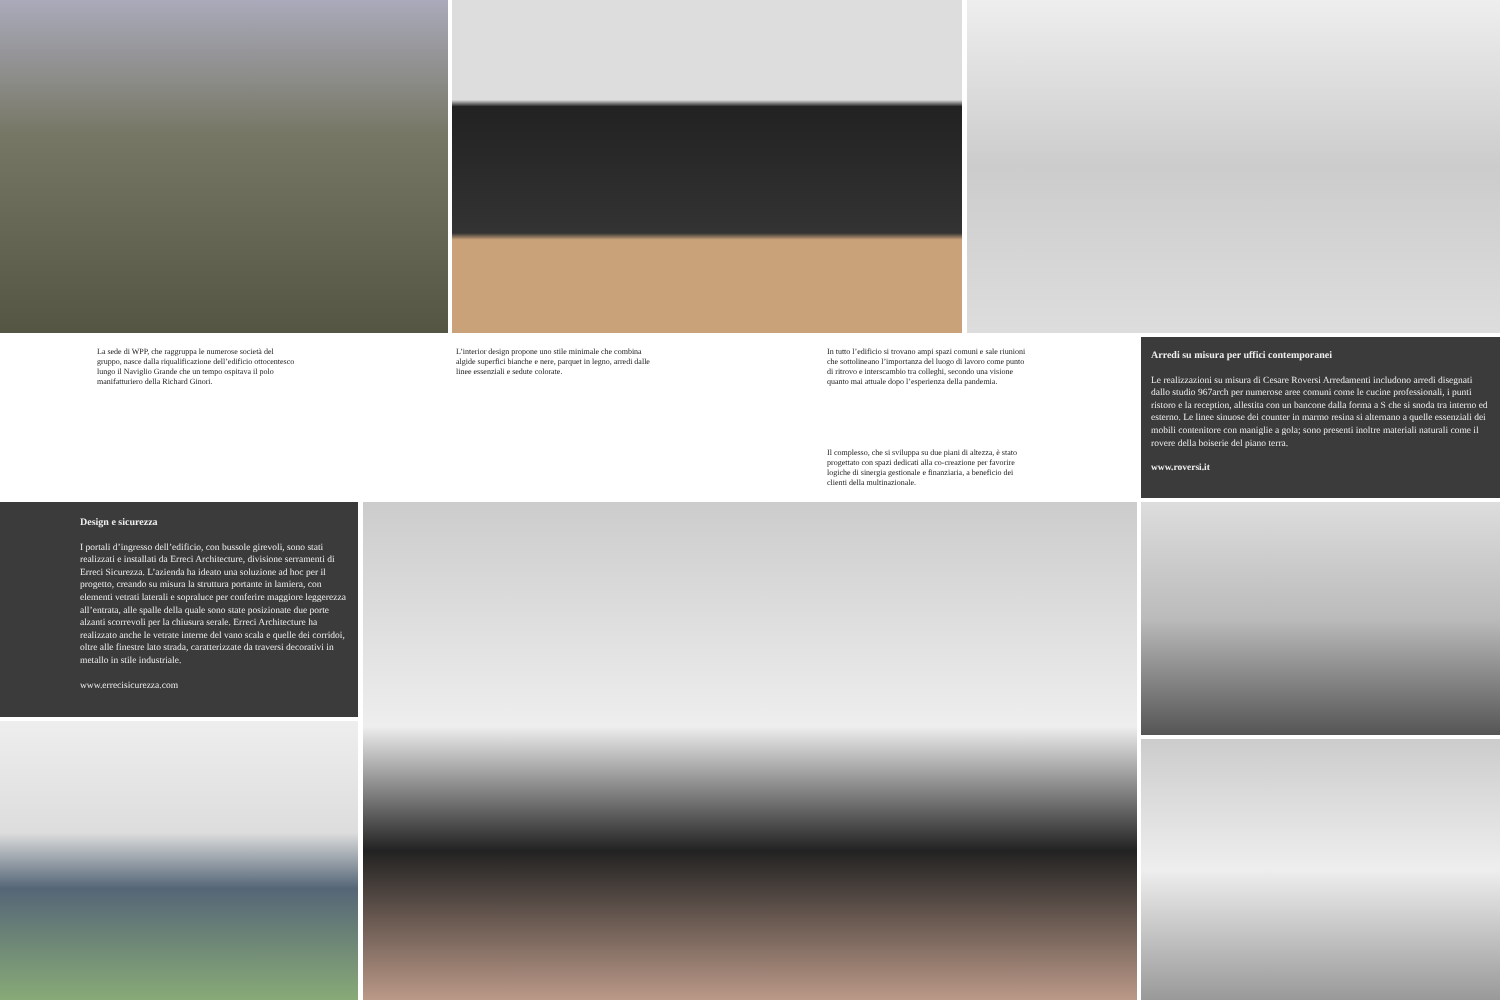La sede di WPP, che raggruppa le numerose società del gruppo, nasce dalla riqualificazione dell’edificio ottocentesco lungo il Naviglio Grande che un tempo ospitava il polo manifatturiero della Richard Ginori.
L’interior design propone uno stile minimale che combina algide superfici bianche e nere, parquet in legno, arredi dalle linee essenziali e sedute colorate.
In tutto l’edificio si trovano ampi spazi comuni e sale riunioni che sottolineano l’importanza del luogo di lavoro come punto di ritrovo e interscambio tra colleghi, secondo una visione quanto mai attuale dopo l’esperienza della pandemia.
Il complesso, che si sviluppa su due piani di altezza, è stato progettato con spazi dedicati alla co-creazione per favorire logiche di sinergia gestionale e finanziaria, a beneficio dei clienti della multinazionale.
Arredi su misura per uffici contemporanei
Le realizzazioni su misura di Cesare Roversi Arredamenti includono arredi disegnati dallo studio 967arch per numerose aree comuni come le cucine professionali, i punti ristoro e la reception, allestita con un bancone dalla forma a S che si snoda tra interno ed esterno. Le linee sinuose dei counter in marmo resina si alternano a quelle essenziali dei mobili contenitore con maniglie a gola; sono presenti inoltre materiali naturali come il rovere della boiserie del piano terra.
www.roversi.it
Design e sicurezza
I portali d’ingresso dell’edificio, con bussole girevoli, sono stati realizzati e installati da Erreci Architecture, divisione serramenti di Erreci Sicurezza. L’azienda ha ideato una soluzione ad hoc per il progetto, creando su misura la struttura portante in lamiera, con elementi vetrati laterali e sopraluce per conferire maggiore leggerezza all’entrata, alle spalle della quale sono state posizionate due porte alzanti scorrevoli per la chiusura serale. Erreci Architecture ha realizzato anche le vetrate interne del vano scala e quelle dei corridoi, oltre alle finestre lato strada, caratterizzate da traversi decorativi in metallo in stile industriale.
www.errecisicurezza.com